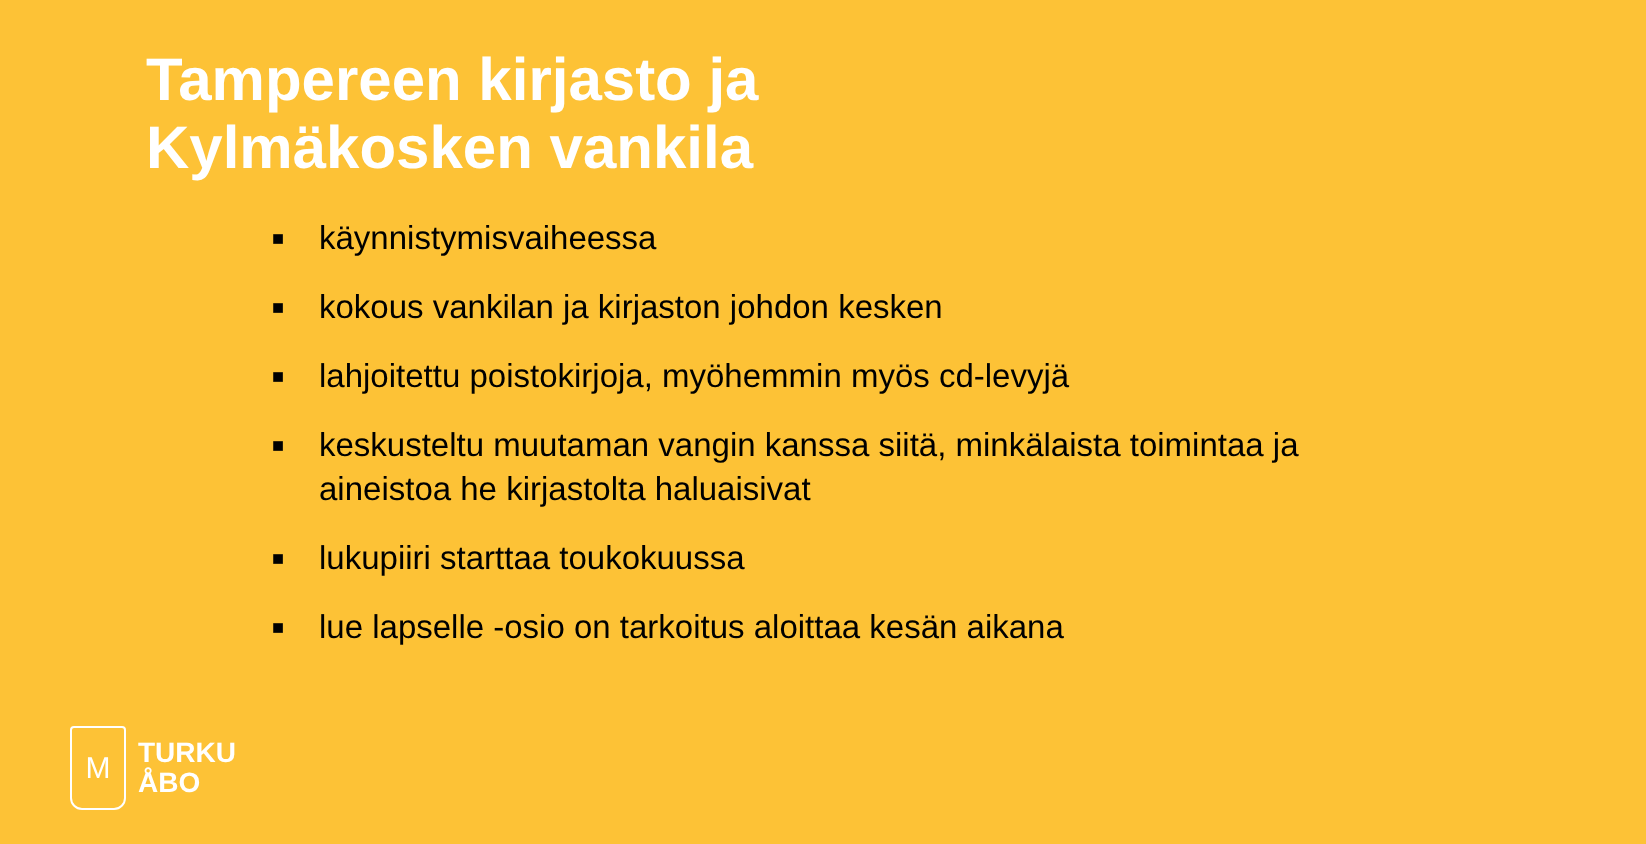Tampereen kirjasto ja
Kylmäkosken vankila
■ käynnistymisvaiheessa
■ kokous vankilan ja kirjaston johdon kesken
■ lahjoitettu poistokirjoja, myöhemmin myös cd-levyjä
■ keskusteltu muutaman vangin kanssa siitä, minkälaista toimintaa ja aineistoa he kirjastolta haluaisivat
■ lukupiiri starttaa toukokuussa
■ lue lapselle -osio on tarkoitus aloittaa kesän aikana
M
TURKU
ÅBO